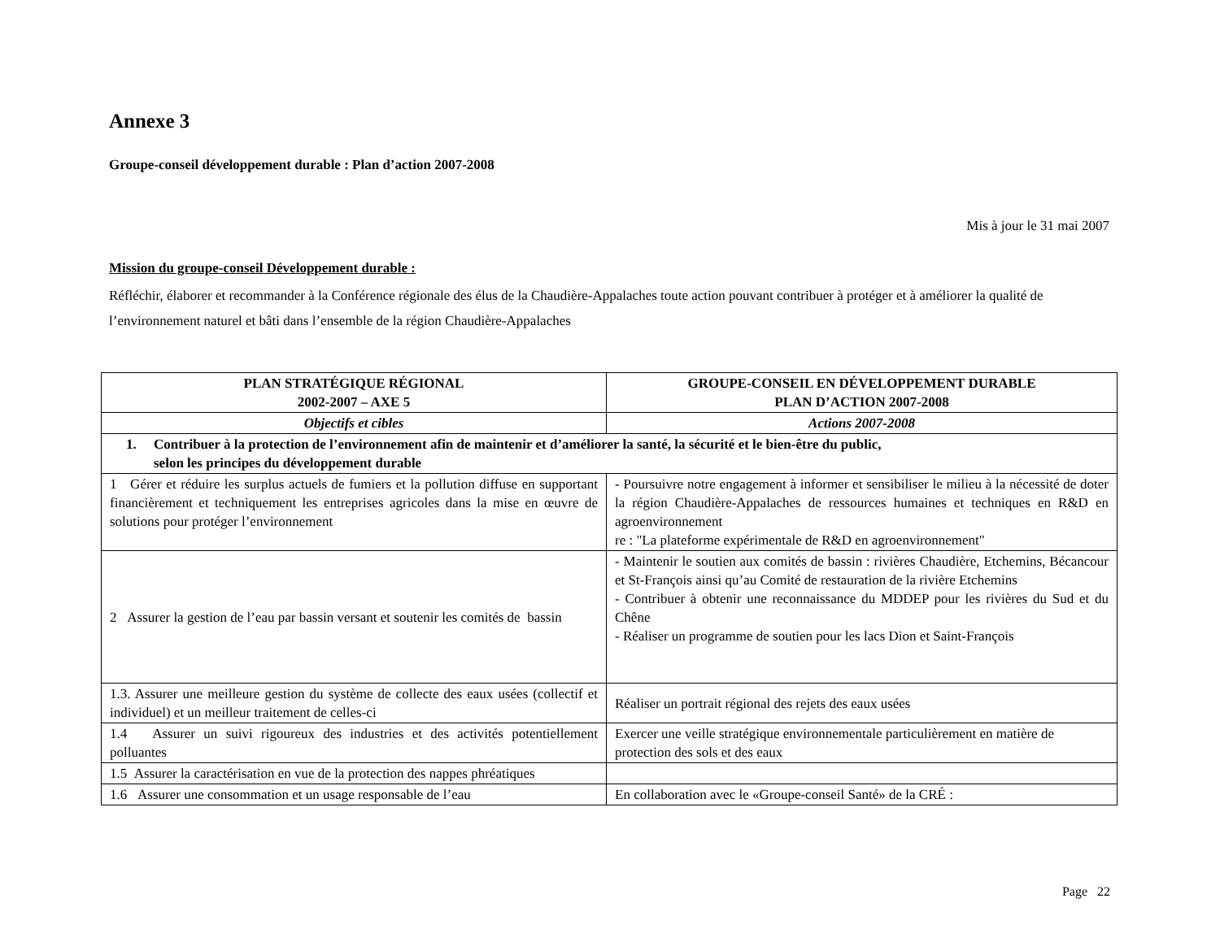Annexe 3
Groupe-conseil développement durable : Plan d’action 2007-2008
Mis à jour le 31 mai 2007
Mission du groupe-conseil Développement durable :
Réfléchir, élaborer et recommander à la Conférence régionale des élus de la Chaudière-Appalaches toute action pouvant contribuer à protéger et à améliorer la qualité de l’environnement naturel et bâti dans l’ensemble de la région Chaudière-Appalaches
| PLAN STRATÉGIQUE RÉGIONAL 2002-2007 – AXE 5 | GROUPE-CONSEIL EN DÉVELOPPEMENT DURABLE PLAN D’ACTION 2007-2008 |
| --- | --- |
| Objectifs et cibles | Actions 2007-2008 |
| 1. Contribuer à la protection de l’environnement afin de maintenir et d’améliorer la santé, la sécurité et le bien-être du public, selon les principes du développement durable | |
| 1 Gérer et réduire les surplus actuels de fumiers et la pollution diffuse en supportant financièrement et techniquement les entreprises agricoles dans la mise en œuvre de solutions pour protéger l’environnement | - Poursuivre notre engagement à informer et sensibiliser le milieu à la nécessité de doter la région Chaudière-Appalaches de ressources humaines et techniques en R&D en agroenvironnement re : "La plateforme expérimentale de R&D en agroenvironnement" |
| 2 Assurer la gestion de l’eau par bassin versant et soutenir les comités de bassin | - Maintenir le soutien aux comités de bassin : rivières Chaudière, Etchemins, Bécancour et St-François ainsi qu’au Comité de restauration de la rivière Etchemins - Contribuer à obtenir une reconnaissance du MDDEP pour les rivières du Sud et du Chêne - Réaliser un programme de soutien pour les lacs Dion et Saint-François |
| 1.3. Assurer une meilleure gestion du système de collecte des eaux usées (collectif et individuel) et un meilleur traitement de celles-ci | Réaliser un portrait régional des rejets des eaux usées |
| 1.4 Assurer un suivi rigoureux des industries et des activités potentiellement polluantes | Exercer une veille stratégique environnementale particulièrement en matière de protection des sols et des eaux |
| 1.5 Assurer la caractérisation en vue de la protection des nappes phréatiques | |
| 1.6 Assurer une consommation et un usage responsable de l’eau | En collaboration avec le «Groupe-conseil Santé» de la CRÉ : |
Page 22